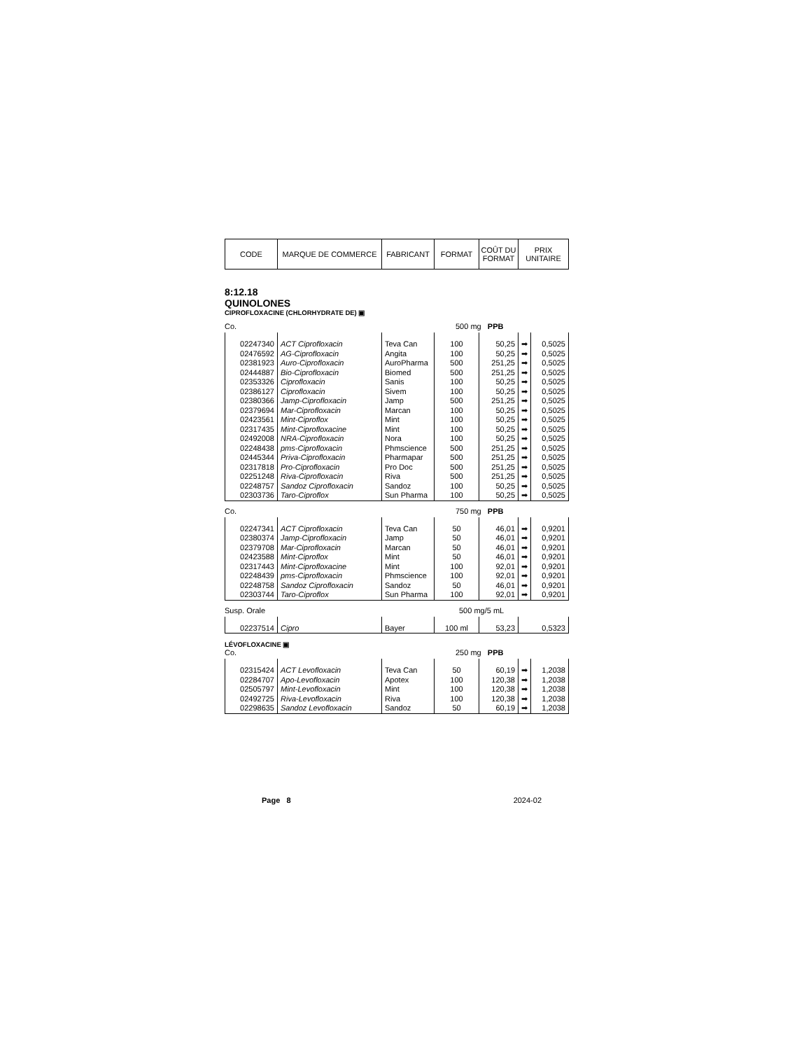| CODE | MARQUE DE COMMERCE | FABRICANT | FORMAT | COÛT DU FORMAT | PRIX UNITAIRE |
8:12.18
QUINOLONES
CIPROFLOXACINE (CHLORHYDRATE DE) ▣
Co. 500 mg PPB
| 02247340 | ACT Ciprofloxacin | Teva Can | 100 | 50,25 | ➡ | 0,5025 |
| 02476592 | AG-Ciprofloxacin | Angita | 100 | 50,25 | ➡ | 0,5025 |
| 02381923 | Auro-Ciprofloxacin | AuroPharma | 500 | 251,25 | ➡ | 0,5025 |
| 02444887 | Bio-Ciprofloxacin | Biomed | 500 | 251,25 | ➡ | 0,5025 |
| 02353326 | Ciprofloxacin | Sanis | 100 | 50,25 | ➡ | 0,5025 |
| 02386127 | Ciprofloxacin | Sivem | 100 | 50,25 | ➡ | 0,5025 |
| 02380366 | Jamp-Ciprofloxacin | Jamp | 500 | 251,25 | ➡ | 0,5025 |
| 02379694 | Mar-Ciprofloxacin | Marcan | 100 | 50,25 | ➡ | 0,5025 |
| 02423561 | Mint-Ciproflox | Mint | 100 | 50,25 | ➡ | 0,5025 |
| 02317435 | Mint-Ciprofloxacine | Mint | 100 | 50,25 | ➡ | 0,5025 |
| 02492008 | NRA-Ciprofloxacin | Nora | 100 | 50,25 | ➡ | 0,5025 |
| 02248438 | pms-Ciprofloxacin | Phmscience | 500 | 251,25 | ➡ | 0,5025 |
| 02445344 | Priva-Ciprofloxacin | Pharmapar | 500 | 251,25 | ➡ | 0,5025 |
| 02317818 | Pro-Ciprofloxacin | Pro Doc | 500 | 251,25 | ➡ | 0,5025 |
| 02251248 | Riva-Ciprofloxacin | Riva | 500 | 251,25 | ➡ | 0,5025 |
| 02248757 | Sandoz Ciprofloxacin | Sandoz | 100 | 50,25 | ➡ | 0,5025 |
| 02303736 | Taro-Ciproflox | Sun Pharma | 100 | 50,25 | ➡ | 0,5025 |
Co. 750 mg PPB
| 02247341 | ACT Ciprofloxacin | Teva Can | 50 | 46,01 | ➡ | 0,9201 |
| 02380374 | Jamp-Ciprofloxacin | Jamp | 50 | 46,01 | ➡ | 0,9201 |
| 02379708 | Mar-Ciprofloxacin | Marcan | 50 | 46,01 | ➡ | 0,9201 |
| 02423588 | Mint-Ciproflox | Mint | 50 | 46,01 | ➡ | 0,9201 |
| 02317443 | Mint-Ciprofloxacine | Mint | 100 | 92,01 | ➡ | 0,9201 |
| 02248439 | pms-Ciprofloxacin | Phmscience | 100 | 92,01 | ➡ | 0,9201 |
| 02248758 | Sandoz Ciprofloxacin | Sandoz | 50 | 46,01 | ➡ | 0,9201 |
| 02303744 | Taro-Ciproflox | Sun Pharma | 100 | 92,01 | ➡ | 0,9201 |
Susp. Orale 500 mg/5 mL
| 02237514 | Cipro | Bayer | 100 ml | 53,23 | 0,5323 |
LÉVOFLOXACINE ▣
Co. 250 mg PPB
| 02315424 | ACT Levofloxacin | Teva Can | 50 | 60,19 | ➡ | 1,2038 |
| 02284707 | Apo-Levofloxacin | Apotex | 100 | 120,38 | ➡ | 1,2038 |
| 02505797 | Mint-Levofloxacin | Mint | 100 | 120,38 | ➡ | 1,2038 |
| 02492725 | Riva-Levofloxacin | Riva | 100 | 120,38 | ➡ | 1,2038 |
| 02298635 | Sandoz Levofloxacin | Sandoz | 50 | 60,19 | ➡ | 1,2038 |
Page 8 2024-02